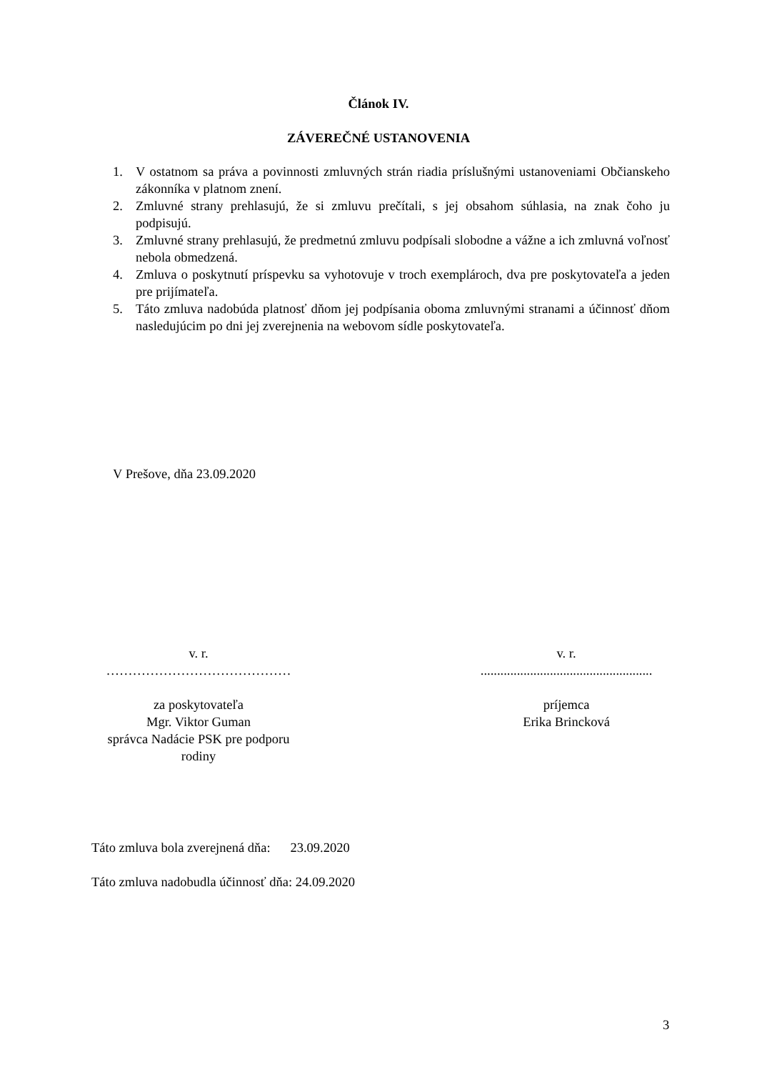Článok IV.
ZÁVEREČNÉ USTANOVENIA
1. V ostatnom sa práva a povinnosti zmluvných strán riadia príslušnými ustanoveniami Občianskeho zákonníka v platnom znení.
2. Zmluvné strany prehlasujú, že si zmluvu prečítali, s jej obsahom súhlasia, na znak čoho ju podpisujú.
3. Zmluvné strany prehlasujú, že predmetnú zmluvu podpísali slobodne a vážne a ich zmluvná voľnosť nebola obmedzená.
4. Zmluva o poskytnutí príspevku sa vyhotovuje v troch exemplároch, dva pre poskytovateľa a jeden pre prijímateľa.
5. Táto zmluva nadobúda platnosť dňom jej podpísania oboma zmluvnými stranami a účinnosť dňom nasledujúcim po dni jej zverejnenia na webovom sídle poskytovateľa.
V Prešove, dňa 23.09.2020
v. r.
……………………………………
za poskytovateľa
Mgr. Viktor Guman
správca Nadácie PSK pre podporu rodiny
v. r.
....................................................
príjemca
Erika Brincková
Táto zmluva bola zverejnená dňa: 23.09.2020
Táto zmluva nadobudla účinnosť dňa: 24.09.2020
3